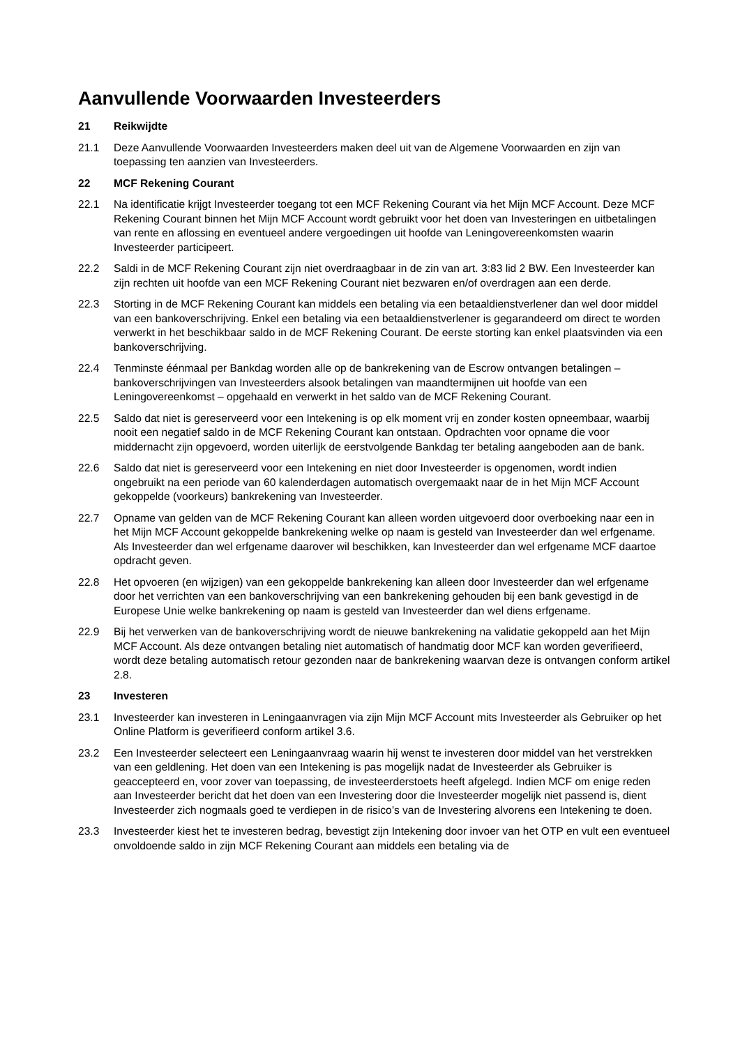Aanvullende Voorwaarden Investeerders
21 Reikwijdte
21.1 Deze Aanvullende Voorwaarden Investeerders maken deel uit van de Algemene Voorwaarden en zijn van toepassing ten aanzien van Investeerders.
22 MCF Rekening Courant
22.1 Na identificatie krijgt Investeerder toegang tot een MCF Rekening Courant via het Mijn MCF Account. Deze MCF Rekening Courant binnen het Mijn MCF Account wordt gebruikt voor het doen van Investeringen en uitbetalingen van rente en aflossing en eventueel andere vergoedingen uit hoofde van Leningovereenkomsten waarin Investeerder participeert.
22.2 Saldi in de MCF Rekening Courant zijn niet overdraagbaar in de zin van art. 3:83 lid 2 BW. Een Investeerder kan zijn rechten uit hoofde van een MCF Rekening Courant niet bezwaren en/of overdragen aan een derde.
22.3 Storting in de MCF Rekening Courant kan middels een betaling via een betaaldienstverlener dan wel door middel van een bankoverschrijving. Enkel een betaling via een betaaldienstverlener is gegarandeerd om direct te worden verwerkt in het beschikbaar saldo in de MCF Rekening Courant. De eerste storting kan enkel plaatsvinden via een bankoverschrijving.
22.4 Tenminste éénmaal per Bankdag worden alle op de bankrekening van de Escrow ontvangen betalingen – bankoverschrijvingen van Investeerders alsook betalingen van maandtermijnen uit hoofde van een Leningovereenkomst – opgehaald en verwerkt in het saldo van de MCF Rekening Courant.
22.5 Saldo dat niet is gereserveerd voor een Intekening is op elk moment vrij en zonder kosten opneembaar, waarbij nooit een negatief saldo in de MCF Rekening Courant kan ontstaan. Opdrachten voor opname die voor middernacht zijn opgevoerd, worden uiterlijk de eerstvolgende Bankdag ter betaling aangeboden aan de bank.
22.6 Saldo dat niet is gereserveerd voor een Intekening en niet door Investeerder is opgenomen, wordt indien ongebruikt na een periode van 60 kalenderdagen automatisch overgemaakt naar de in het Mijn MCF Account gekoppelde (voorkeurs) bankrekening van Investeerder.
22.7 Opname van gelden van de MCF Rekening Courant kan alleen worden uitgevoerd door overboeking naar een in het Mijn MCF Account gekoppelde bankrekening welke op naam is gesteld van Investeerder dan wel erfgename. Als Investeerder dan wel erfgename daarover wil beschikken, kan Investeerder dan wel erfgename MCF daartoe opdracht geven.
22.8 Het opvoeren (en wijzigen) van een gekoppelde bankrekening kan alleen door Investeerder dan wel erfgename door het verrichten van een bankoverschrijving van een bankrekening gehouden bij een bank gevestigd in de Europese Unie welke bankrekening op naam is gesteld van Investeerder dan wel diens erfgename.
22.9 Bij het verwerken van de bankoverschrijving wordt de nieuwe bankrekening na validatie gekoppeld aan het Mijn MCF Account. Als deze ontvangen betaling niet automatisch of handmatig door MCF kan worden geverifieerd, wordt deze betaling automatisch retour gezonden naar de bankrekening waarvan deze is ontvangen conform artikel 2.8.
23 Investeren
23.1 Investeerder kan investeren in Leningaanvragen via zijn Mijn MCF Account mits Investeerder als Gebruiker op het Online Platform is geverifieerd conform artikel 3.6.
23.2 Een Investeerder selecteert een Leningaanvraag waarin hij wenst te investeren door middel van het verstrekken van een geldlening. Het doen van een Intekening is pas mogelijk nadat de Investeerder als Gebruiker is geaccepteerd en, voor zover van toepassing, de investeerderstoets heeft afgelegd. Indien MCF om enige reden aan Investeerder bericht dat het doen van een Investering door die Investeerder mogelijk niet passend is, dient Investeerder zich nogmaals goed te verdiepen in de risico’s van de Investering alvorens een Intekening te doen.
23.3 Investeerder kiest het te investeren bedrag, bevestigt zijn Intekening door invoer van het OTP en vult een eventueel onvoldoende saldo in zijn MCF Rekening Courant aan middels een betaling via de